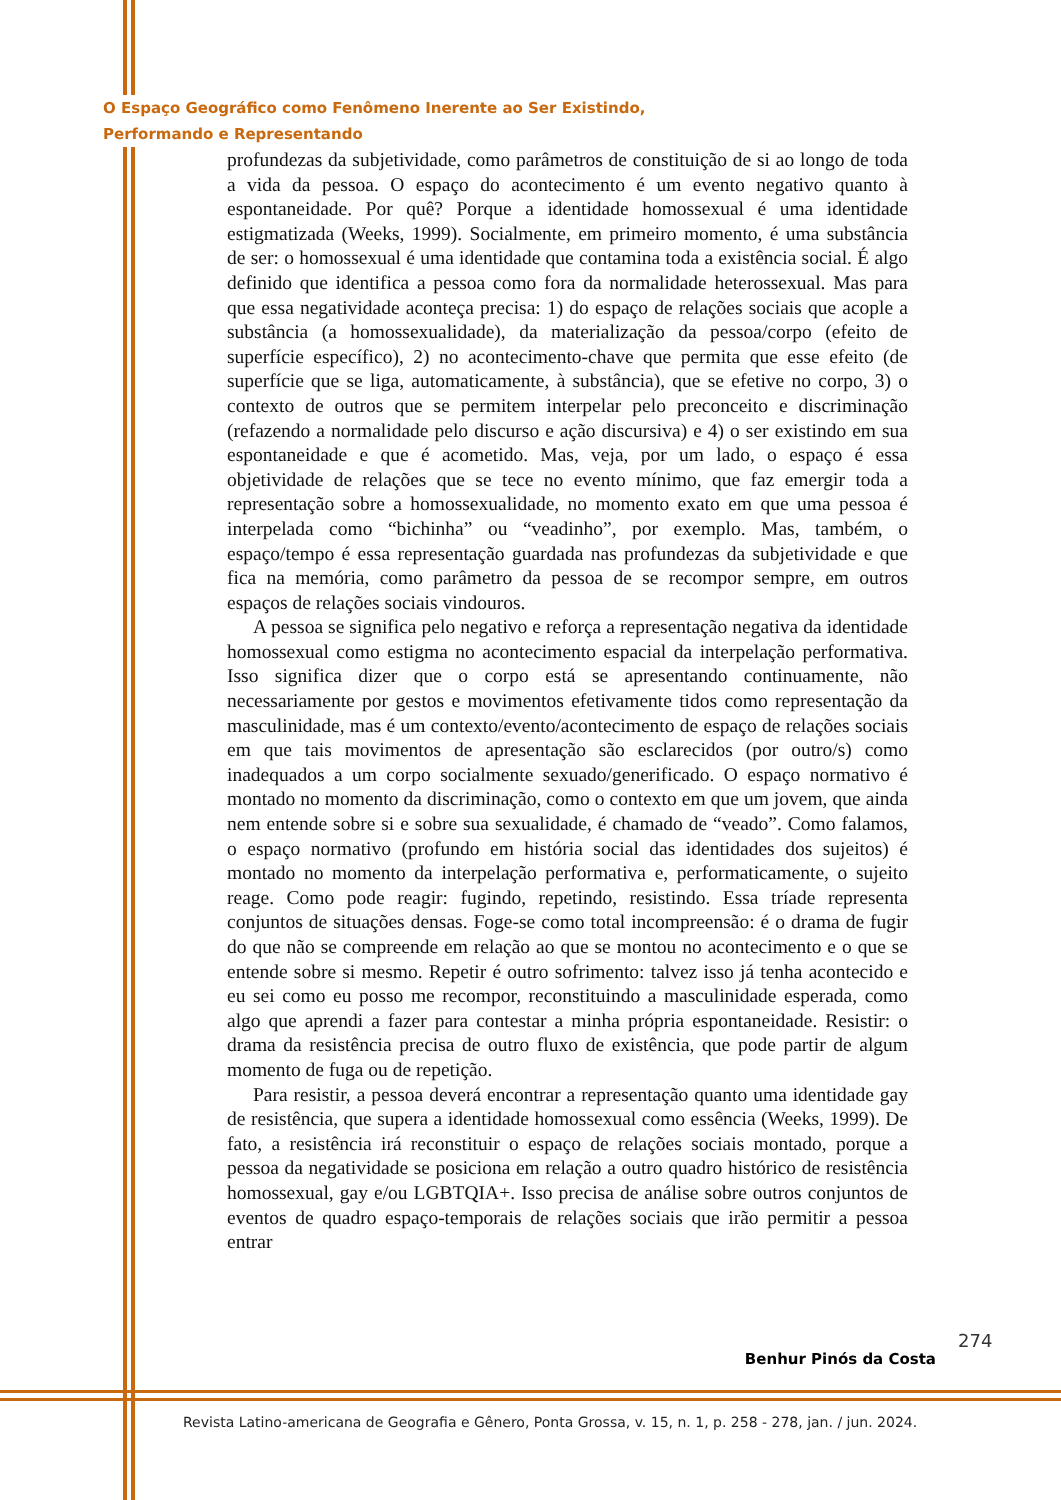O Espaço Geográfico como Fenômeno Inerente ao Ser Existindo,
Performando e Representando
profundezas da subjetividade, como parâmetros de constituição de si ao longo de toda a vida da pessoa. O espaço do acontecimento é um evento negativo quanto à espontaneidade. Por quê? Porque a identidade homossexual é uma identidade estigmatizada (Weeks, 1999). Socialmente, em primeiro momento, é uma substância de ser: o homossexual é uma identidade que contamina toda a existência social. É algo definido que identifica a pessoa como fora da normalidade heterossexual. Mas para que essa negatividade aconteça precisa: 1) do espaço de relações sociais que acople a substância (a homossexualidade), da materialização da pessoa/corpo (efeito de superfície específico), 2) no acontecimento-chave que permita que esse efeito (de superfície que se liga, automaticamente, à substância), que se efetive no corpo, 3) o contexto de outros que se permitem interpelar pelo preconceito e discriminação (refazendo a normalidade pelo discurso e ação discursiva) e 4) o ser existindo em sua espontaneidade e que é acometido. Mas, veja, por um lado, o espaço é essa objetividade de relações que se tece no evento mínimo, que faz emergir toda a representação sobre a homossexualidade, no momento exato em que uma pessoa é interpelada como “bichinha” ou “veadinho”, por exemplo. Mas, também, o espaço/tempo é essa representação guardada nas profundezas da subjetividade e que fica na memória, como parâmetro da pessoa de se recompor sempre, em outros espaços de relações sociais vindouros.
A pessoa se significa pelo negativo e reforça a representação negativa da identidade homossexual como estigma no acontecimento espacial da interpelação performativa. Isso significa dizer que o corpo está se apresentando continuamente, não necessariamente por gestos e movimentos efetivamente tidos como representação da masculinidade, mas é um contexto/evento/acontecimento de espaço de relações sociais em que tais movimentos de apresentação são esclarecidos (por outro/s) como inadequados a um corpo socialmente sexuado/generificado. O espaço normativo é montado no momento da discriminação, como o contexto em que um jovem, que ainda nem entende sobre si e sobre sua sexualidade, é chamado de “veado”. Como falamos, o espaço normativo (profundo em história social das identidades dos sujeitos) é montado no momento da interpelação performativa e, performaticamente, o sujeito reage. Como pode reagir: fugindo, repetindo, resistindo. Essa tríade representa conjuntos de situações densas. Foge-se como total incompreensão: é o drama de fugir do que não se compreende em relação ao que se montou no acontecimento e o que se entende sobre si mesmo. Repetir é outro sofrimento: talvez isso já tenha acontecido e eu sei como eu posso me recompor, reconstituindo a masculinidade esperada, como algo que aprendi a fazer para contestar a minha própria espontaneidade. Resistir: o drama da resistência precisa de outro fluxo de existência, que pode partir de algum momento de fuga ou de repetição.
Para resistir, a pessoa deverá encontrar a representação quanto uma identidade gay de resistência, que supera a identidade homossexual como essência (Weeks, 1999). De fato, a resistência irá reconstituir o espaço de relações sociais montado, porque a pessoa da negatividade se posiciona em relação a outro quadro histórico de resistência homossexual, gay e/ou LGBTQIA+. Isso precisa de análise sobre outros conjuntos de eventos de quadro espaço-temporais de relações sociais que irão permitir a pessoa entrar
274
Benhur Pinós da Costa
Revista Latino-americana de Geografia e Gênero, Ponta Grossa, v. 15, n. 1, p. 258 - 278, jan. / jun. 2024.